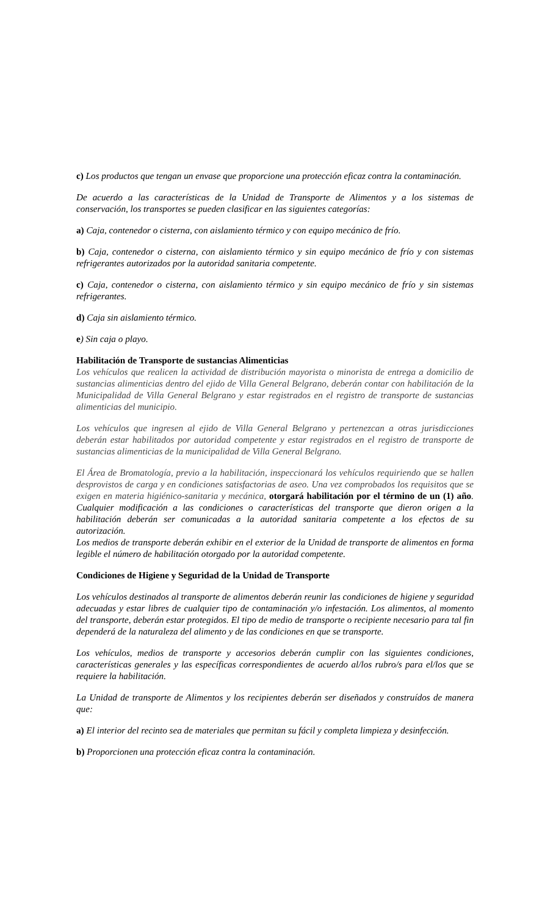c) Los productos que tengan un envase que proporcione una protección eficaz contra la contaminación.
De acuerdo a las características de la Unidad de Transporte de Alimentos y a los sistemas de conservación, los transportes se pueden clasificar en las siguientes categorías:
a) Caja, contenedor o cisterna, con aislamiento térmico y con equipo mecánico de frío.
b) Caja, contenedor o cisterna, con aislamiento térmico y sin equipo mecánico de frío y con sistemas refrigerantes autorizados por la autoridad sanitaria competente.
c) Caja, contenedor o cisterna, con aislamiento térmico y sin equipo mecánico de frío y sin sistemas refrigerantes.
d) Caja sin aislamiento térmico.
e) Sin caja o playo.
Habilitación de Transporte de sustancias Alimenticias
Los vehículos que realicen la actividad de distribución mayorista o minorista de entrega a domicilio de sustancias alimenticias dentro del ejido de Villa General Belgrano, deberán contar con habilitación de la Municipalidad de Villa General Belgrano y estar registrados en el registro de transporte de sustancias alimenticias del municipio.
Los vehículos que ingresen al ejido de Villa General Belgrano y pertenezcan a otras jurisdicciones deberán estar habilitados por autoridad competente y estar registrados en el registro de transporte de sustancias alimenticias de la municipalidad de Villa General Belgrano.
El Área de Bromatología, previo a la habilitación, inspeccionará los vehículos requiriendo que se hallen desprovistos de carga y en condiciones satisfactorias de aseo. Una vez comprobados los requisitos que se exigen en materia higiénico-sanitaria y mecánica, otorgará habilitación por el término de un (1) año. Cualquier modificación a las condiciones o características del transporte que dieron origen a la habilitación deberán ser comunicadas a la autoridad sanitaria competente a los efectos de su autorización.
Los medios de transporte deberán exhibir en el exterior de la Unidad de transporte de alimentos en forma legible el número de habilitación otorgado por la autoridad competente.
Condiciones de Higiene y Seguridad de la Unidad de Transporte
Los vehículos destinados al transporte de alimentos deberán reunir las condiciones de higiene y seguridad adecuadas y estar libres de cualquier tipo de contaminación y/o infestación. Los alimentos, al momento del transporte, deberán estar protegidos. El tipo de medio de transporte o recipiente necesario para tal fin dependerá de la naturaleza del alimento y de las condiciones en que se transporte.
Los vehículos, medios de transporte y accesorios deberán cumplir con las siguientes condiciones, características generales y las específicas correspondientes de acuerdo al/los rubro/s para el/los que se requiere la habilitación.
La Unidad de transporte de Alimentos y los recipientes deberán ser diseñados y construídos de manera que:
a) El interior del recinto sea de materiales que permitan su fácil y completa limpieza y desinfección.
b) Proporcionen una protección eficaz contra la contaminación.